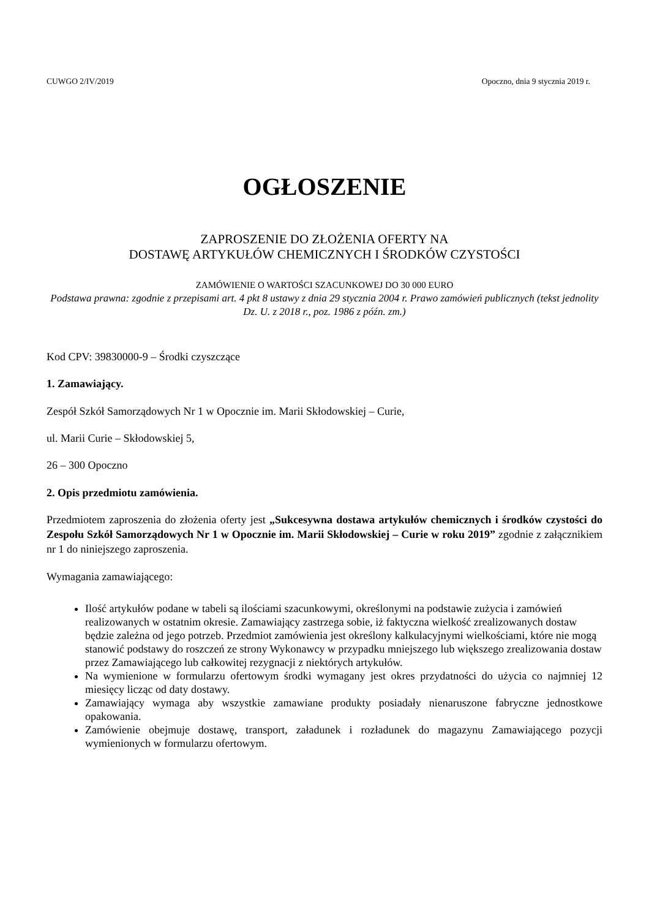CUWGO 2/IV/2019 Opoczno, dnia 9 stycznia 2019 r.
OGŁOSZENIE
ZAPROSZENIE DO ZŁOŻENIA OFERTY NA
DOSTAWĘ ARTYKUŁÓW CHEMICZNYCH I ŚRODKÓW CZYSTOŚCI
ZAMÓWIENIE O WARTOŚCI SZACUNKOWEJ DO 30 000 EURO
Podstawa prawna: zgodnie z przepisami art. 4 pkt 8 ustawy z dnia 29 stycznia 2004 r. Prawo zamówień publicznych (tekst jednolity Dz. U. z 2018 r., poz. 1986 z późn. zm.)
Kod CPV: 39830000-9 – Środki czyszczące
1. Zamawiający.
Zespół Szkół Samorządowych Nr 1 w Opocznie im. Marii Skłodowskiej – Curie,
ul. Marii Curie – Skłodowskiej 5,
26 – 300 Opoczno
2. Opis przedmiotu zamówienia.
Przedmiotem zaproszenia do złożenia oferty jest „Sukcesywna dostawa artykułów chemicznych i środków czystości do Zespołu Szkół Samorządowych Nr 1 w Opocznie im. Marii Skłodowskiej – Curie w roku 2019” zgodnie z załącznikiem nr 1 do niniejszego zaproszenia.
Wymagania zamawiającego:
Ilość artykułów podane w tabeli są ilościami szacunkowymi, określonymi na podstawie zużycia i zamówień realizowanych w ostatnim okresie. Zamawiający zastrzega sobie, iż faktyczna wielkość zrealizowanych dostaw będzie zależna od jego potrzeb. Przedmiot zamówienia jest określony kalkulacyjnymi wielkościami, które nie mogą stanowić podstawy do roszczeń ze strony Wykonawcy w przypadku mniejszego lub większego zrealizowania dostaw przez Zamawiającego lub całkowitej rezygnacji z niektórych artykułów.
Na wymienione w formularzu ofertowym środki wymagany jest okres przydatności do użycia co najmniej 12 miesięcy licząc od daty dostawy.
Zamawiający wymaga aby wszystkie zamawiane produkty posiadały nienaruszone fabryczne jednostkowe opakowania.
Zamówienie obejmuje dostawę, transport, załadunek i rozładunek do magazynu Zamawiającego pozycji wymienionych w formularzu ofertowym.